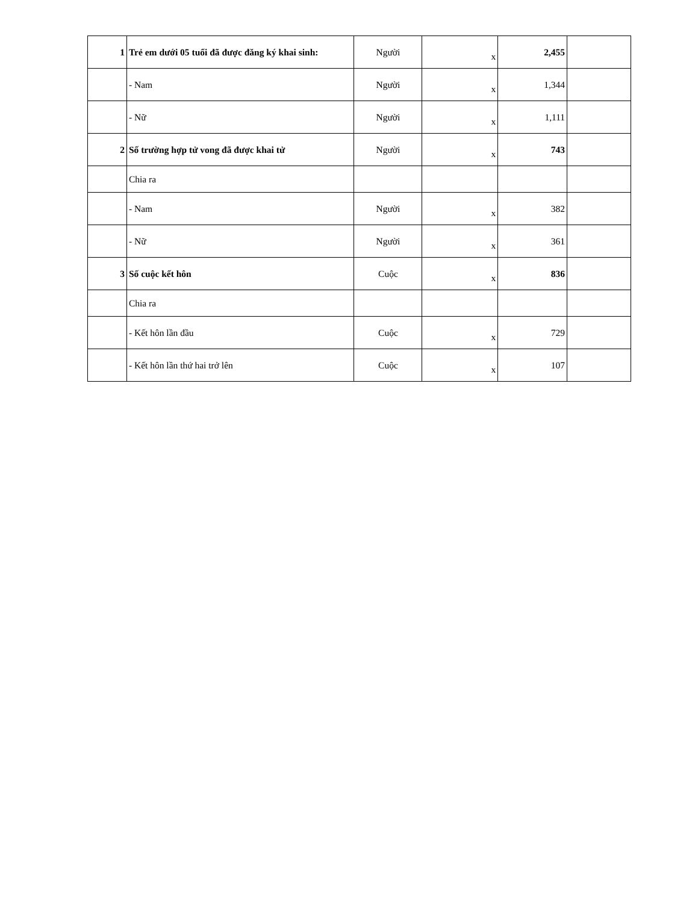| 1 | Trẻ em dưới 05 tuổi đã được đăng ký khai sinh: | Người | x | 2,455 | |
| | - Nam | Người | x | 1,344 | |
| | - Nữ | Người | x | 1,111 | |
| 2 | Số trường hợp tử vong đã được khai tử | Người | x | 743 | |
| | Chia ra | | | | |
| | - Nam | Người | x | 382 | |
| | - Nữ | Người | x | 361 | |
| 3 | Số cuộc kết hôn | Cuộc | x | 836 | |
| | Chia ra | | | | |
| | - Kết hôn lần đầu | Cuộc | x | 729 | |
| | - Kết hôn lần thứ hai trở lên | Cuộc | x | 107 | |